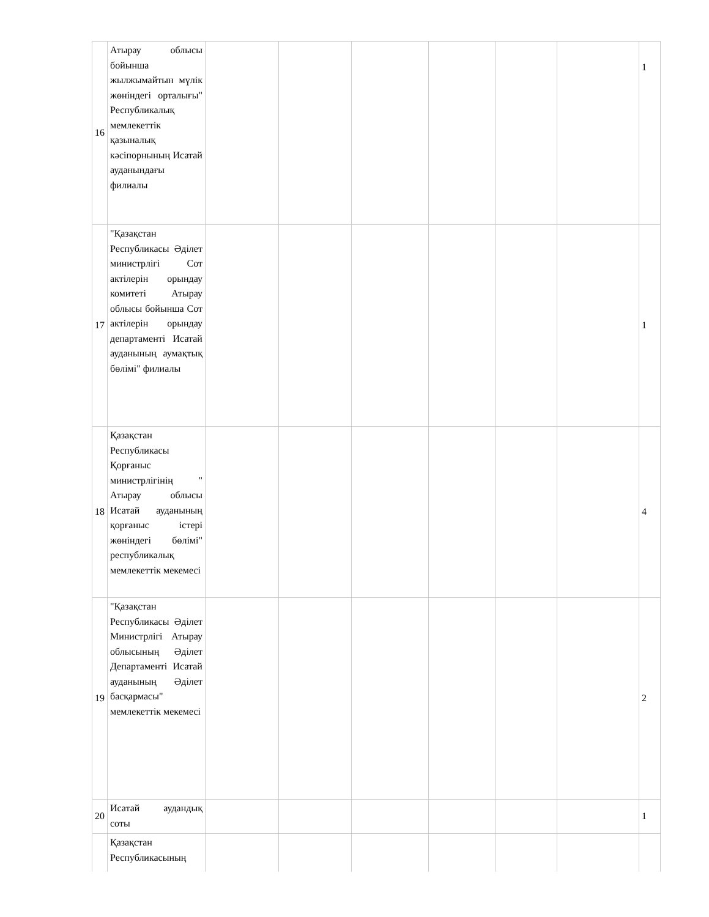| 16 | Атырау облысы бойынша жылжымайтын мүлік жөніндегі орталығы" Республикалық мемлекеттік қазыналық кәсіпорнының Исатай ауданындағы филиалы | | | | | | | 1 |
| 17 | "Қазақстан Республикасы Әділет министрлігі Сот актілерін орындау комитеті Атырау облысы бойынша Сот актілерін орындау департаменті Исатай ауданының аумақтық бөлімі" филиалы | | | | | | | 1 |
| 18 | Қазақстан Республикасы Қорғаныс министрлігінің " Атырау облысы Исатай ауданының қорғаныс істері жөніндегі бөлімі" республикалық мемлекеттік мекемесі | | | | | | | 4 |
| 19 | "Қазақстан Республикасы Әділет Министрлігі Атырау облысының Әділет Департаменті Исатай ауданының Әділет басқармасы" мемлекеттік мекемесі | | | | | | | 2 |
| 20 | Исатай аудандық соты | | | | | | | 1 |
| | Қазақстан Республикасының | | | | | | | |